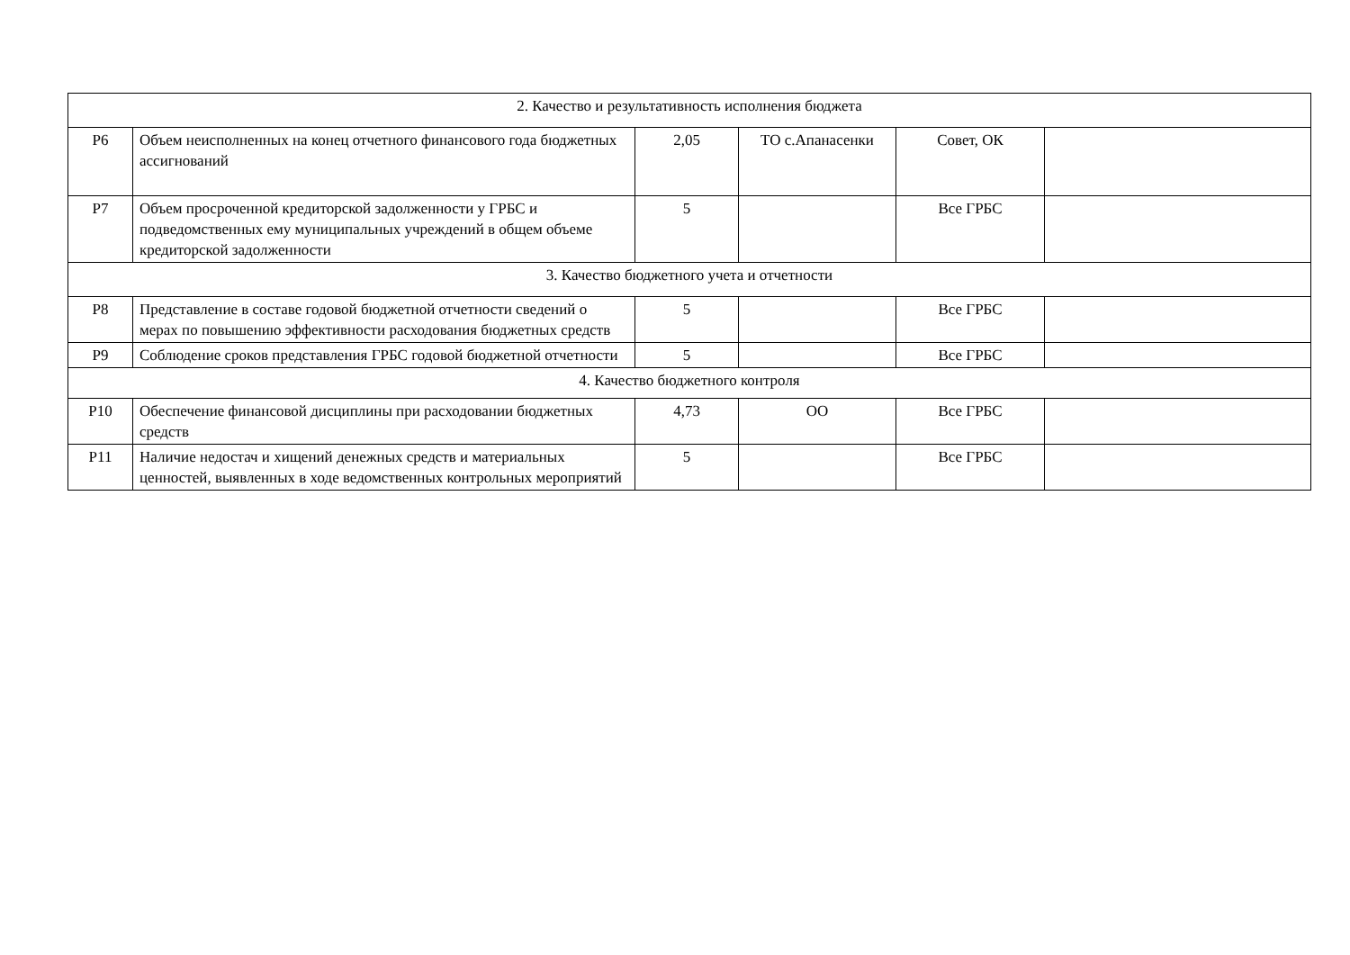| 2. Качество и результативность исполнения бюджета | | | | | |
| Р6 | Объем неисполненных на конец отчетного финансового года бюджетных ассигнований | 2,05 | ТО с.Апанасенки | Совет, ОК | |
| Р7 | Объем просроченной кредиторской задолженности у ГРБС и подведомственных ему муниципальных учреждений в общем объеме кредиторской задолженности | 5 | | Все ГРБС | |
| 3. Качество бюджетного учета и отчетности | | | | | |
| Р8 | Представление в составе годовой бюджетной отчетности сведений о мерах по повышению эффективности расходования бюджетных средств | 5 | | Все ГРБС | |
| Р9 | Соблюдение сроков представления ГРБС годовой бюджетной отчетности | 5 | | Все ГРБС | |
| 4. Качество бюджетного контроля | | | | | |
| Р10 | Обеспечение финансовой дисциплины при расходовании бюджетных средств | 4,73 | ОО | Все ГРБС | |
| Р11 | Наличие недостач и хищений денежных средств и материальных ценностей, выявленных в ходе ведомственных контрольных мероприятий | 5 | | Все ГРБС | |